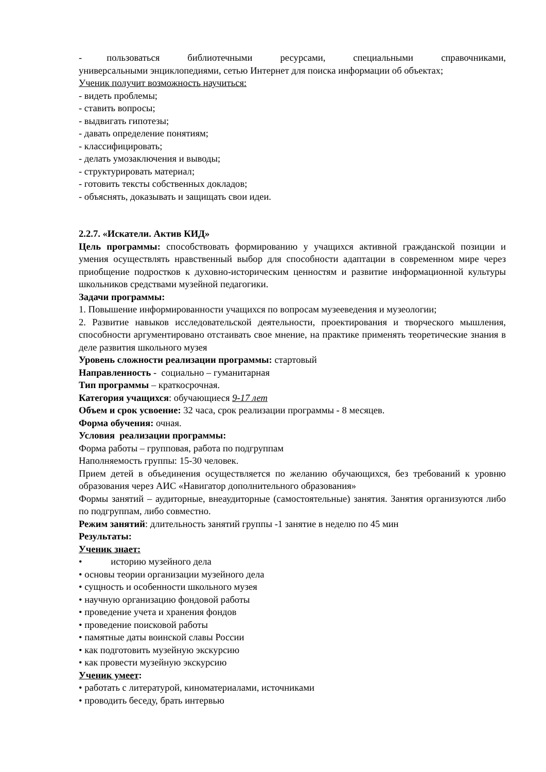- пользоваться библиотечными ресурсами, специальными справочниками, универсальными энциклопедиями, сетью Интернет для поиска информации об объектах;
Ученик получит возможность научиться:
- видеть проблемы;
- ставить вопросы;
- выдвигать гипотезы;
- давать определение понятиям;
- классифицировать;
- делать умозаключения и выводы;
- структурировать материал;
- готовить тексты собственных докладов;
- объяснять, доказывать и защищать свои идеи.
2.2.7. «Искатели. Актив КИД»
Цель программы: способствовать формированию у учащихся активной гражданской позиции и умения осуществлять нравственный выбор для способности адаптации в современном мире через приобщение подростков к духовно-историческим ценностям и развитие информационной культуры школьников средствами музейной педагогики.
Задачи программы:
1. Повышение информированности учащихся по вопросам музееведения и музеологии;
2. Развитие навыков исследовательской деятельности, проектирования и творческого мышления, способности аргументировано отстаивать свое мнение, на практике применять теоретические знания в деле развития школьного музея
Уровень сложности реализации программы: стартовый
Направленность - социально – гуманитарная
Тип программы – краткосрочная.
Категория учащихся: обучающиеся 9-17 лет
Объем и срок усвоение: 32 часа, срок реализации программы - 8 месяцев.
Форма обучения: очная.
Условия реализации программы:
Форма работы – групповая, работа по подгруппам
Наполняемость группы: 15-30 человек.
Прием детей в объединения осуществляется по желанию обучающихся, без требований к уровню образования через АИС «Навигатор дополнительного образования»
Формы занятий – аудиторные, внеаудиторные (самостоятельные) занятия. Занятия организуются либо по подгруппам, либо совместно.
Режим занятий: длительность занятий группы -1 занятие в неделю по 45 мин
Результаты:
Ученик знает:
• историю музейного дела
• основы теории организации музейного дела
• сущность и особенности школьного музея
• научную организацию фондовой работы
• проведение учета и хранения фондов
• проведение поисковой работы
• памятные даты воинской славы России
• как подготовить музейную экскурсию
• как провести музейную экскурсию
Ученик умеет:
• работать с литературой, киноматериалами, источниками
• проводить беседу, брать интервью